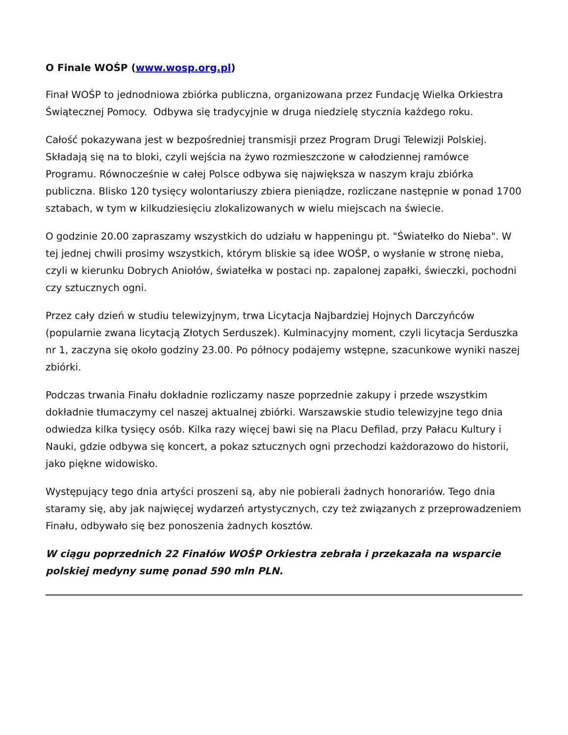O Finale WOŚP (www.wosp.org.pl)
Finał WOŚP to jednodniowa zbiórka publiczna, organizowana przez Fundację Wielka Orkiestra Świątecznej Pomocy. Odbywa się tradycyjnie w druga niedzielę stycznia każdego roku.
Całość pokazywana jest w bezpośredniej transmisji przez Program Drugi Telewizji Polskiej. Składają się na to bloki, czyli wejścia na żywo rozmieszczone w całodziennej ramówce Programu. Równocześnie w całej Polsce odbywa się największa w naszym kraju zbiórka publiczna. Blisko 120 tysięcy wolontariuszy zbiera pieniądze, rozliczane następnie w ponad 1700 sztabach, w tym w kilkudziesięciu zlokalizowanych w wielu miejscach na świecie.
O godzinie 20.00 zapraszamy wszystkich do udziału w happeningu pt. "Światełko do Nieba". W tej jednej chwili prosimy wszystkich, którym bliskie są idee WOŚP, o wysłanie w stronę nieba, czyli w kierunku Dobrych Aniołów, światełka w postaci np. zapalonej zapałki, świeczki, pochodni czy sztucznych ogni.
Przez cały dzień w studiu telewizyjnym, trwa Licytacja Najbardziej Hojnych Darczyńców (popularnie zwana licytacją Złotych Serduszek). Kulminacyjny moment, czyli licytacja Serduszka nr 1, zaczyna się około godziny 23.00. Po północy podajemy wstępne, szacunkowe wyniki naszej zbiórki.
Podczas trwania Finału dokładnie rozliczamy nasze poprzednie zakupy i przede wszystkim dokładnie tłumaczymy cel naszej aktualnej zbiórki. Warszawskie studio telewizyjne tego dnia odwiedza kilka tysięcy osób. Kilka razy więcej bawi się na Placu Defilad, przy Pałacu Kultury i Nauki, gdzie odbywa się koncert, a pokaz sztucznych ogni przechodzi każdorazowo do historii, jako piękne widowisko.
Występujący tego dnia artyści proszeni są, aby nie pobierali żadnych honorariów. Tego dnia staramy się, aby jak najwięcej wydarzeń artystycznych, czy też związanych z przeprowadzeniem Finału, odbywało się bez ponoszenia żadnych kosztów.
W ciągu poprzednich 22 Finałów WOŚP Orkiestra zebrała i przekazała na wsparcie polskiej medyny sumę ponad 590 mln PLN.